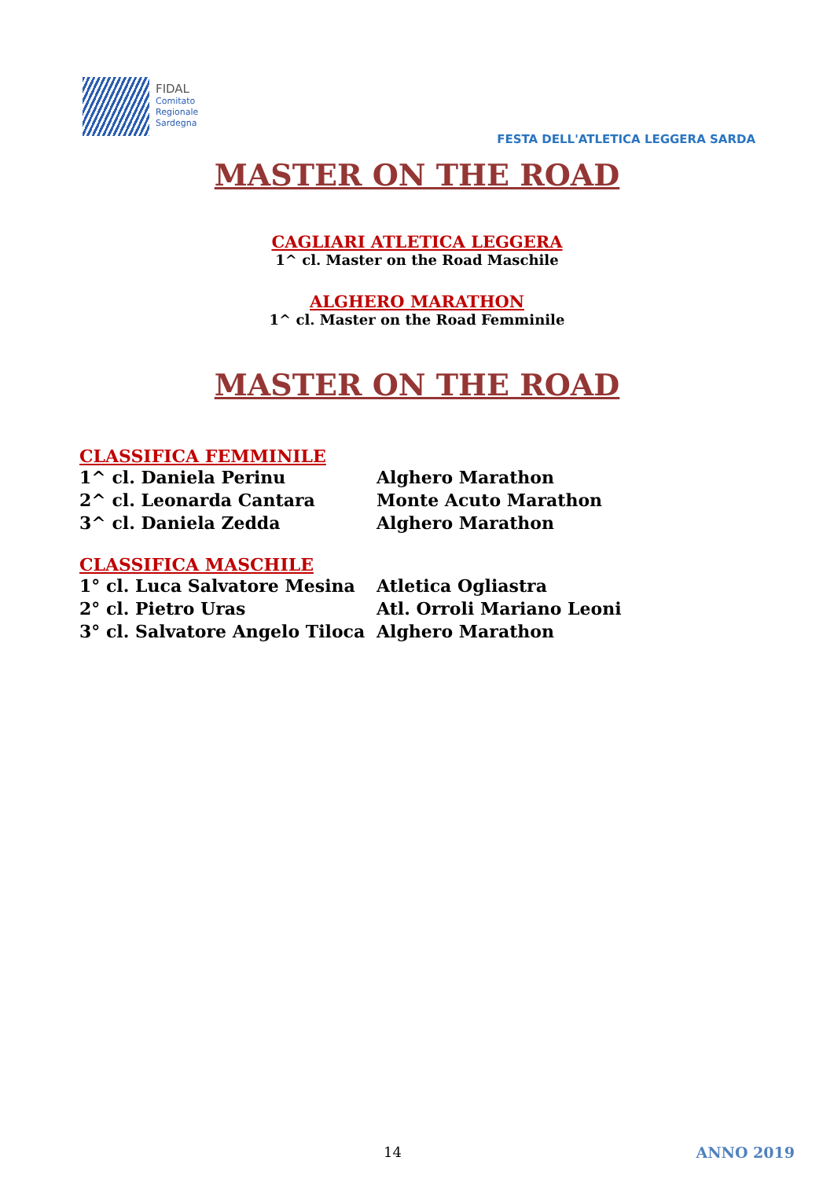FIDAL
Comitato
Regionale
Sardegna
FESTA DELL'ATLETICA LEGGERA SARDA
MASTER ON THE ROAD
CAGLIARI ATLETICA LEGGERA
1^ cl. Master on the Road Maschile
ALGHERO MARATHON
1^ cl. Master on the Road Femminile
MASTER ON THE ROAD
CLASSIFICA FEMMINILE
| 1^ cl. Daniela Perinu | Alghero Marathon |
| 2^ cl. Leonarda Cantara | Monte Acuto Marathon |
| 3^ cl. Daniela Zedda | Alghero Marathon |
CLASSIFICA MASCHILE
| 1° cl. Luca Salvatore Mesina | Atletica Ogliastra |
| 2° cl. Pietro Uras | Atl. Orroli Mariano Leoni |
| 3° cl. Salvatore Angelo Tiloca | Alghero Marathon |
14 ANNO 2019